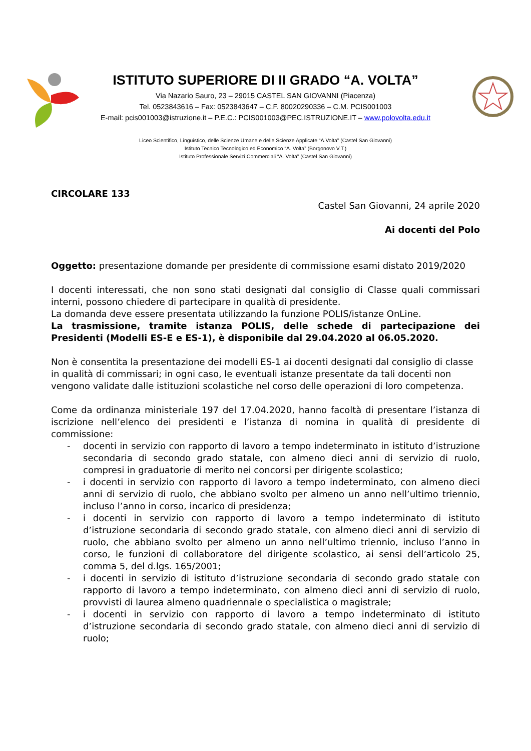ISTITUTO SUPERIORE DI II GRADO “A. VOLTA”
Via Nazario Sauro, 23 – 29015 CASTEL SAN GIOVANNI (Piacenza)
Tel. 0523843616 – Fax: 0523843647 – C.F. 80020290336 – C.M. PCIS001003
E-mail: pcis001003@istruzione.it – P.E.C.: PCIS001003@PEC.ISTRUZIONE.IT – www.polovolta.edu.it
Liceo Scientifico, Linguistico, delle Scienze Umane e delle Scienze Applicate “A.Volta” (Castel San Giovanni)
Istituto Tecnico Tecnologico ed Economico “A. Volta” (Borgonovo V.T.)
Istituto Professionale Servizi Commerciali “A. Volta” (Castel San Giovanni)
CIRCOLARE 133
Castel San Giovanni, 24 aprile 2020
Ai docenti del Polo
Oggetto: presentazione domande per presidente di commissione esami distato 2019/2020
I docenti interessati, che non sono stati designati dal consiglio di Classe quali commissari interni, possono chiedere di partecipare in qualità di presidente.
La domanda deve essere presentata utilizzando la funzione POLIS/istanze OnLine.
La trasmissione, tramite istanza POLIS, delle schede di partecipazione dei Presidenti (Modelli ES-E e ES-1), è disponibile dal 29.04.2020 al 06.05.2020.
Non è consentita la presentazione dei modelli ES-1 ai docenti designati dal consiglio di classe in qualità di commissari; in ogni caso, le eventuali istanze presentate da tali docenti non vengono validate dalle istituzioni scolastiche nel corso delle operazioni di loro competenza.
Come da ordinanza ministeriale 197 del 17.04.2020, hanno facoltà di presentare l’istanza di iscrizione nell’elenco dei presidenti e l’istanza di nomina in qualità di presidente di commissione:
- docenti in servizio con rapporto di lavoro a tempo indeterminato in istituto d’istruzione secondaria di secondo grado statale, con almeno dieci anni di servizio di ruolo, compresi in graduatorie di merito nei concorsi per dirigente scolastico;
- i docenti in servizio con rapporto di lavoro a tempo indeterminato, con almeno dieci anni di servizio di ruolo, che abbiano svolto per almeno un anno nell’ultimo triennio, incluso l’anno in corso, incarico di presidenza;
- i docenti in servizio con rapporto di lavoro a tempo indeterminato di istituto d’istruzione secondaria di secondo grado statale, con almeno dieci anni di servizio di ruolo, che abbiano svolto per almeno un anno nell’ultimo triennio, incluso l’anno in corso, le funzioni di collaboratore del dirigente scolastico, ai sensi dell’articolo 25, comma 5, del d.lgs. 165/2001;
- i docenti in servizio di istituto d’istruzione secondaria di secondo grado statale con rapporto di lavoro a tempo indeterminato, con almeno dieci anni di servizio di ruolo, provvisti di laurea almeno quadriennale o specialistica o magistrale;
- i docenti in servizio con rapporto di lavoro a tempo indeterminato di istituto d’istruzione secondaria di secondo grado statale, con almeno dieci anni di servizio di ruolo;